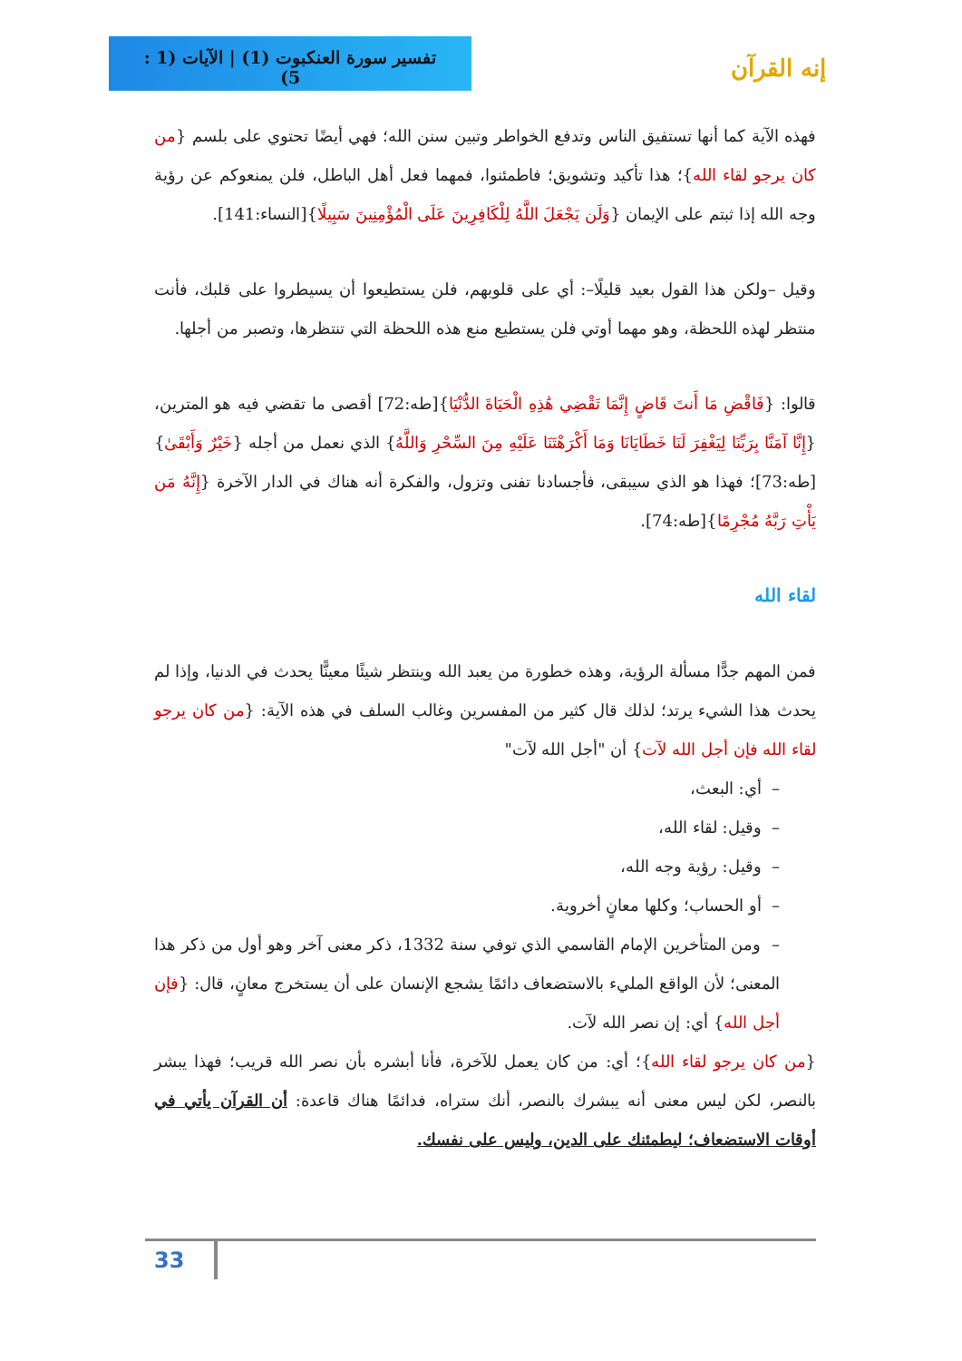تفسير سورة العنكبوت (1) | الآيات (1 : 5)
إنه القرآن
فهذه الآية كما أنها تستفيق الناس وتدفع الخواطر وتبين سنن الله؛ فهي أيضًا تحتوي على بلسم {من كان يرجو لقاء الله}؛ هذا تأكيد وتشويق؛ فاطمئنوا، فمهما فعل أهل الباطل، فلن يمنعوكم عن رؤية وجه الله إذا ثبتم على الإيمان {وَلَن يَجْعَلَ اللَّهُ لِلْكَافِرِينَ عَلَى الْمُؤْمِنِينَ سَبِيلًا}[النساء:141].
وقيل –ولكن هذا القول بعيد قليلًا–: أي على قلوبهم، فلن يستطيعوا أن يسيطروا على قلبك، فأنت منتظر لهذه اللحظة، وهو مهما أوتي فلن يستطيع منع هذه اللحظة التي تنتظرها، وتصبر من أجلها.
قالوا: {فَاقْضِ مَا أَنتَ قَاضٍ إِنَّمَا تَقْضِي هَٰذِهِ الْحَيَاةَ الدُّنْيَا}[طه:72] أقصى ما تقضي فيه هو المترين، {إِنَّا آمَنَّا بِرَبِّنَا لِيَغْفِرَ لَنَا خَطَايَانَا وَمَا أَكْرَهْتَنَا عَلَيْهِ مِنَ السِّحْرِ وَاللَّهُ} الذي نعمل من أجله {خَيْرٌ وَأَبْقَىٰ}[طه:73]؛ فهذا هو الذي سيبقى، فأجسادنا تفنى وتزول، والفكرة أنه هناك في الدار الآخرة {إِنَّهُ مَن يَأْتِ رَبَّهُ مُجْرِمًا}[طه:74].
لقاء الله
فمن المهم جدًّا مسألة الرؤية، وهذه خطورة من يعبد الله وينتظر شيئًا معينًّا يحدث في الدنيا، وإذا لم يحدث هذا الشيء يرتد؛ لذلك قال كثير من المفسرين وغالب السلف في هذه الآية: {من كان يرجو لقاء الله فإن أجل الله لآت} أن "أجل الله لآت"
– أي: البعث،
– وقيل: لقاء الله،
– وقيل: رؤية وجه الله،
– أو الحساب؛ وكلها معانٍ أخروية.
– ومن المتأخرين الإمام القاسمي الذي توفي سنة 1332، ذكر معنى آخر وهو أول من ذكر هذا المعنى؛ لأن الواقع المليء بالاستضعاف دائمًا يشجع الإنسان على أن يستخرج معانٍ، قال: {فإن أجل الله} أي: إن نصر الله لآت.
{من كان يرجو لقاء الله}؛ أي: من كان يعمل للآخرة، فأنا أبشره بأن نصر الله قريب؛ فهذا يبشر بالنصر، لكن ليس معنى أنه يبشرك بالنصر، أنك ستراه، فدائمًا هناك قاعدة: أن القرآن يأتي في أوقات الاستضعاف؛ ليطمئنك على الدين، وليس على نفسك.
33